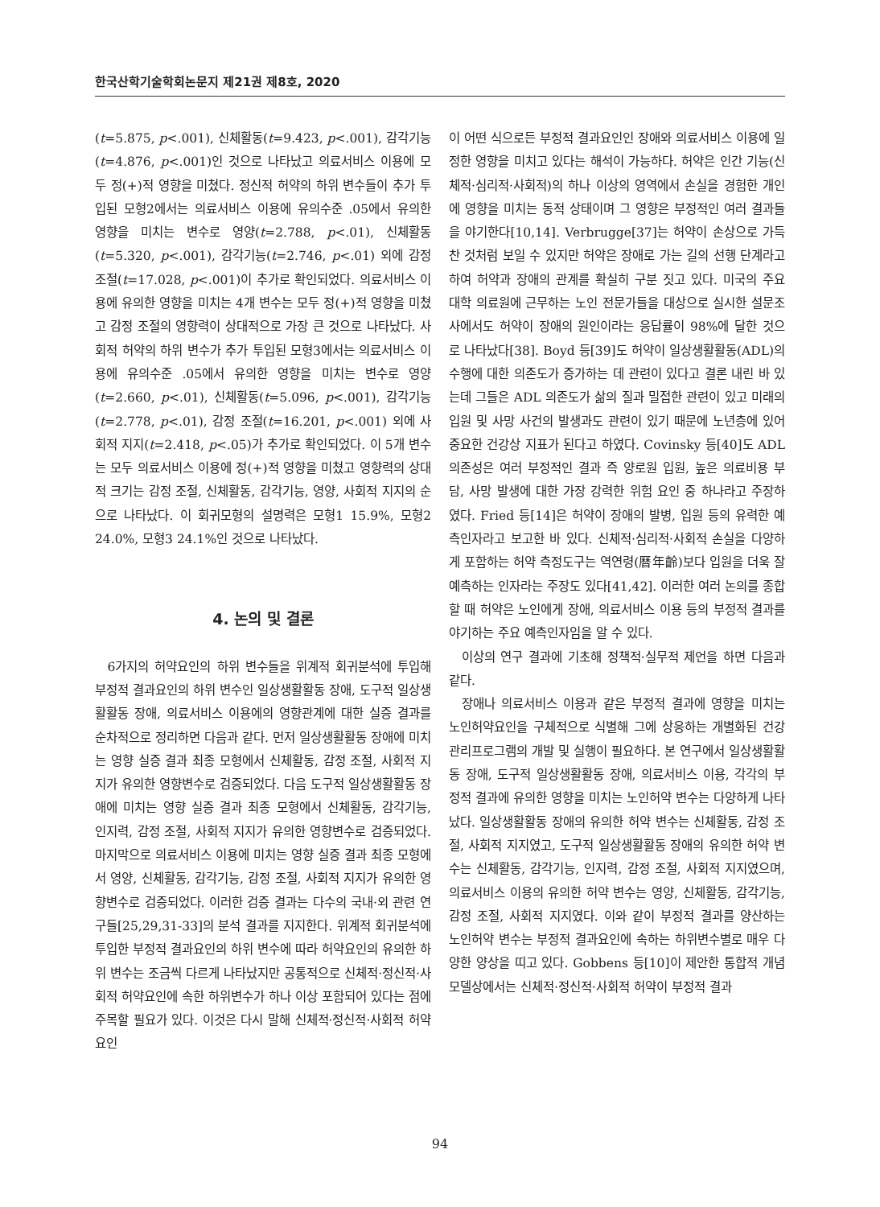한국산학기술학회논문지 제21권 제8호, 2020
(t=5.875, p<.001), 신체활동(t=9.423, p<.001), 감각기능(t=4.876, p<.001)인 것으로 나타났고 의료서비스 이용에 모두 정(+)적 영향을 미쳤다. 정신적 허약의 하위 변수들이 추가 투입된 모형2에서는 의료서비스 이용에 유의수준 .05에서 유의한 영향을 미치는 변수로 영양(t=2.788, p<.01), 신체활동(t=5.320, p<.001), 감각기능(t=2.746, p<.01) 외에 감정 조절(t=17.028, p<.001)이 추가로 확인되었다. 의료서비스 이용에 유의한 영향을 미치는 4개 변수는 모두 정(+)적 영향을 미쳤고 감정 조절의 영향력이 상대적으로 가장 큰 것으로 나타났다. 사회적 허약의 하위 변수가 추가 투입된 모형3에서는 의료서비스 이용에 유의수준 .05에서 유의한 영향을 미치는 변수로 영양(t=2.660, p<.01), 신체활동(t=5.096, p<.001), 감각기능(t=2.778, p<.01), 감정 조절(t=16.201, p<.001) 외에 사회적 지지(t=2.418, p<.05)가 추가로 확인되었다. 이 5개 변수는 모두 의료서비스 이용에 정(+)적 영향을 미쳤고 영향력의 상대적 크기는 감정 조절, 신체활동, 감각기능, 영양, 사회적 지지의 순으로 나타났다. 이 회귀모형의 설명력은 모형1 15.9%, 모형2 24.0%, 모형3 24.1%인 것으로 나타났다.
4. 논의 및 결론
6가지의 허약요인의 하위 변수들을 위계적 회귀분석에 투입해 부정적 결과요인의 하위 변수인 일상생활활동 장애, 도구적 일상생활활동 장애, 의료서비스 이용에의 영향관계에 대한 실증 결과를 순차적으로 정리하면 다음과 같다. 먼저 일상생활활동 장애에 미치는 영향 실증 결과 최종 모형에서 신체활동, 감정 조절, 사회적 지지가 유의한 영향변수로 검증되었다. 다음 도구적 일상생활활동 장애에 미치는 영향 실증 결과 최종 모형에서 신체활동, 감각기능, 인지력, 감정 조절, 사회적 지지가 유의한 영향변수로 검증되었다. 마지막으로 의료서비스 이용에 미치는 영향 실증 결과 최종 모형에서 영양, 신체활동, 감각기능, 감정 조절, 사회적 지지가 유의한 영향변수로 검증되었다. 이러한 검증 결과는 다수의 국내·외 관련 연구들[25,29,31-33]의 분석 결과를 지지한다. 위계적 회귀분석에 투입한 부정적 결과요인의 하위 변수에 따라 허약요인의 유의한 하위 변수는 조금씩 다르게 나타났지만 공통적으로 신체적·정신적·사회적 허약요인에 속한 하위변수가 하나 이상 포함되어 있다는 점에 주목할 필요가 있다. 이것은 다시 말해 신체적·정신적·사회적 허약요인
이 어떤 식으로든 부정적 결과요인인 장애와 의료서비스 이용에 일정한 영향을 미치고 있다는 해석이 가능하다. 허약은 인간 기능(신체적·심리적·사회적)의 하나 이상의 영역에서 손실을 경험한 개인에 영향을 미치는 동적 상태이며 그 영향은 부정적인 여러 결과들을 야기한다[10,14]. Verbrugge[37]는 허약이 손상으로 가득 찬 것처럼 보일 수 있지만 허약은 장애로 가는 길의 선행 단계라고 하여 허약과 장애의 관계를 확실히 구분 짓고 있다. 미국의 주요 대학 의료원에 근무하는 노인 전문가들을 대상으로 실시한 설문조사에서도 허약이 장애의 원인이라는 응답률이 98%에 달한 것으로 나타났다[38]. Boyd 등[39]도 허약이 일상생활활동(ADL)의 수행에 대한 의존도가 증가하는 데 관련이 있다고 결론 내린 바 있는데 그들은 ADL 의존도가 삶의 질과 밀접한 관련이 있고 미래의 입원 및 사망 사건의 발생과도 관련이 있기 때문에 노년층에 있어 중요한 건강상 지표가 된다고 하였다. Covinsky 등[40]도 ADL 의존성은 여러 부정적인 결과 즉 양로원 입원, 높은 의료비용 부담, 사망 발생에 대한 가장 강력한 위험 요인 중 하나라고 주장하였다. Fried 등[14]은 허약이 장애의 발병, 입원 등의 유력한 예측인자라고 보고한 바 있다. 신체적·심리적·사회적 손실을 다양하게 포함하는 허약 측정도구는 역연령(曆年齡)보다 입원을 더욱 잘 예측하는 인자라는 주장도 있다[41,42]. 이러한 여러 논의를 종합할 때 허약은 노인에게 장애, 의료서비스 이용 등의 부정적 결과를 야기하는 주요 예측인자임을 알 수 있다.
이상의 연구 결과에 기초해 정책적·실무적 제언을 하면 다음과 같다.
장애나 의료서비스 이용과 같은 부정적 결과에 영향을 미치는 노인허약요인을 구체적으로 식별해 그에 상응하는 개별화된 건강관리프로그램의 개발 및 실행이 필요하다. 본 연구에서 일상생활활동 장애, 도구적 일상생활활동 장애, 의료서비스 이용, 각각의 부정적 결과에 유의한 영향을 미치는 노인허약 변수는 다양하게 나타났다. 일상생활활동 장애의 유의한 허약 변수는 신체활동, 감정 조절, 사회적 지지였고, 도구적 일상생활활동 장애의 유의한 허약 변수는 신체활동, 감각기능, 인지력, 감정 조절, 사회적 지지였으며, 의료서비스 이용의 유의한 허약 변수는 영양, 신체활동, 감각기능, 감정 조절, 사회적 지지였다. 이와 같이 부정적 결과를 양산하는 노인허약 변수는 부정적 결과요인에 속하는 하위변수별로 매우 다양한 양상을 띠고 있다. Gobbens 등[10]이 제안한 통합적 개념 모델상에서는 신체적·정신적·사회적 허약이 부정적 결과
94